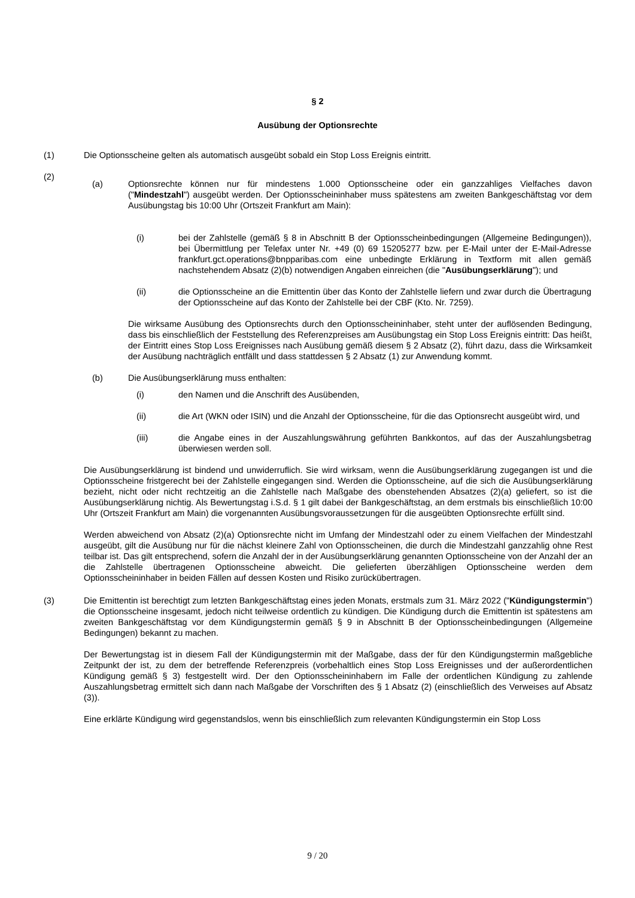§ 2
Ausübung der Optionsrechte
(1) Die Optionsscheine gelten als automatisch ausgeübt sobald ein Stop Loss Ereignis eintritt.
(2)
(a) Optionsrechte können nur für mindestens 1.000 Optionsscheine oder ein ganzzahliges Vielfaches davon ("Mindestzahl") ausgeübt werden. Der Optionsscheininhaber muss spätestens am zweiten Bankgeschäftstag vor dem Ausübungstag bis 10:00 Uhr (Ortszeit Frankfurt am Main):
(i) bei der Zahlstelle (gemäß § 8 in Abschnitt B der Optionsscheinbedingungen (Allgemeine Bedingungen)), bei Übermittlung per Telefax unter Nr. +49 (0) 69 15205277 bzw. per E-Mail unter der E-Mail-Adresse frankfurt.gct.operations@bnpparibas.com eine unbedingte Erklärung in Textform mit allen gemäß nachstehendem Absatz (2)(b) notwendigen Angaben einreichen (die "Ausübungserklärung"); und
(ii) die Optionsscheine an die Emittentin über das Konto der Zahlstelle liefern und zwar durch die Übertragung der Optionsscheine auf das Konto der Zahlstelle bei der CBF (Kto. Nr. 7259).
Die wirksame Ausübung des Optionsrechts durch den Optionsscheininhaber, steht unter der auflösenden Bedingung, dass bis einschließlich der Feststellung des Referenzpreises am Ausübungstag ein Stop Loss Ereignis eintritt: Das heißt, der Eintritt eines Stop Loss Ereignisses nach Ausübung gemäß diesem § 2 Absatz (2), führt dazu, dass die Wirksamkeit der Ausübung nachträglich entfällt und dass stattdessen § 2 Absatz (1) zur Anwendung kommt.
(b) Die Ausübungserklärung muss enthalten:
(i) den Namen und die Anschrift des Ausübenden,
(ii) die Art (WKN oder ISIN) und die Anzahl der Optionsscheine, für die das Optionsrecht ausgeübt wird, und
(iii) die Angabe eines in der Auszahlungswährung geführten Bankkontos, auf das der Auszahlungsbetrag überwiesen werden soll.
Die Ausübungserklärung ist bindend und unwiderruflich. Sie wird wirksam, wenn die Ausübungserklärung zugegangen ist und die Optionsscheine fristgerecht bei der Zahlstelle eingegangen sind. Werden die Optionsscheine, auf die sich die Ausübungserklärung bezieht, nicht oder nicht rechtzeitig an die Zahlstelle nach Maßgabe des obenstehenden Absatzes (2)(a) geliefert, so ist die Ausübungserklärung nichtig. Als Bewertungstag i.S.d. § 1 gilt dabei der Bankgeschäftstag, an dem erstmals bis einschließlich 10:00 Uhr (Ortszeit Frankfurt am Main) die vorgenannten Ausübungsvoraussetzungen für die ausgeübten Optionsrechte erfüllt sind.
Werden abweichend von Absatz (2)(a) Optionsrechte nicht im Umfang der Mindestzahl oder zu einem Vielfachen der Mindestzahl ausgeübt, gilt die Ausübung nur für die nächst kleinere Zahl von Optionsscheinen, die durch die Mindestzahl ganzzahlig ohne Rest teilbar ist. Das gilt entsprechend, sofern die Anzahl der in der Ausübungserklärung genannten Optionsscheine von der Anzahl der an die Zahlstelle übertragenen Optionsscheine abweicht. Die gelieferten überzähligen Optionsscheine werden dem Optionsscheininhaber in beiden Fällen auf dessen Kosten und Risiko zurückübertragen.
(3) Die Emittentin ist berechtigt zum letzten Bankgeschäftstag eines jeden Monats, erstmals zum 31. März 2022 ("Kündigungstermin") die Optionsscheine insgesamt, jedoch nicht teilweise ordentlich zu kündigen. Die Kündigung durch die Emittentin ist spätestens am zweiten Bankgeschäftstag vor dem Kündigungstermin gemäß § 9 in Abschnitt B der Optionsscheinbedingungen (Allgemeine Bedingungen) bekannt zu machen.
Der Bewertungstag ist in diesem Fall der Kündigungstermin mit der Maßgabe, dass der für den Kündigungstermin maßgebliche Zeitpunkt der ist, zu dem der betreffende Referenzpreis (vorbehaltlich eines Stop Loss Ereignisses und der außerordentlichen Kündigung gemäß § 3) festgestellt wird. Der den Optionsscheininhabern im Falle der ordentlichen Kündigung zu zahlende Auszahlungsbetrag ermittelt sich dann nach Maßgabe der Vorschriften des § 1 Absatz (2) (einschließlich des Verweises auf Absatz (3)).
Eine erklärte Kündigung wird gegenstandslos, wenn bis einschließlich zum relevanten Kündigungstermin ein Stop Loss
9 / 20